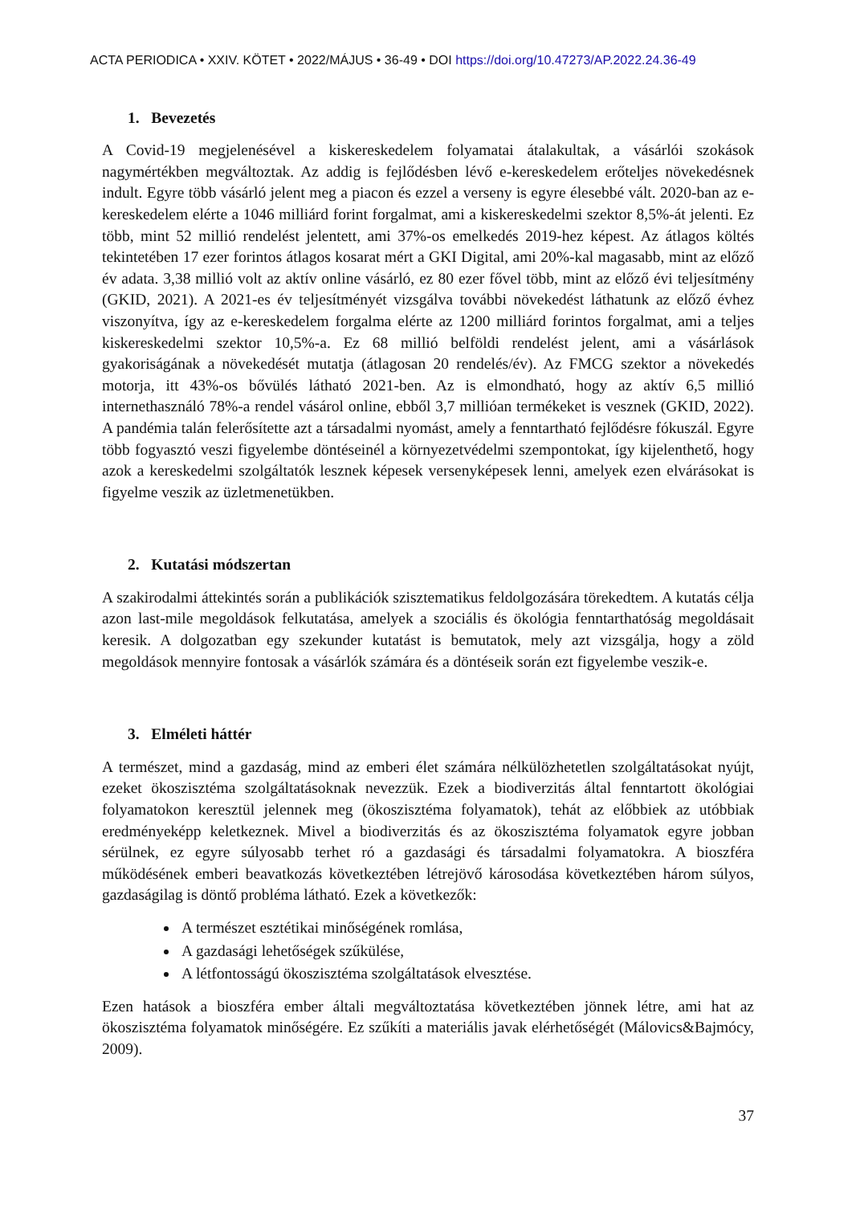ACTA PERIODICA • XXIV. KÖTET • 2022/MÁJUS • 36-49 • DOI https://doi.org/10.47273/AP.2022.24.36-49
1. Bevezetés
A Covid-19 megjelenésével a kiskereskedelem folyamatai átalakultak, a vásárlói szokások nagymértékben megváltoztak. Az addig is fejlődésben lévő e-kereskedelem erőteljes növekedésnek indult. Egyre több vásárló jelent meg a piacon és ezzel a verseny is egyre élesebbé vált. 2020-ban az e-kereskedelem elérte a 1046 milliárd forint forgalmat, ami a kiskereskedelmi szektor 8,5%-át jelenti. Ez több, mint 52 millió rendelést jelentett, ami 37%-os emelkedés 2019-hez képest. Az átlagos költés tekintetében 17 ezer forintos átlagos kosarat mért a GKI Digital, ami 20%-kal magasabb, mint az előző év adata. 3,38 millió volt az aktív online vásárló, ez 80 ezer fővel több, mint az előző évi teljesítmény (GKID, 2021). A 2021-es év teljesítményét vizsgálva további növekedést láthatunk az előző évhez viszonyítva, így az e-kereskedelem forgalma elérte az 1200 milliárd forintos forgalmat, ami a teljes kiskereskedelmi szektor 10,5%-a. Ez 68 millió belföldi rendelést jelent, ami a vásárlások gyakoriságának a növekedését mutatja (átlagosan 20 rendelés/év). Az FMCG szektor a növekedés motorja, itt 43%-os bővülés látható 2021-ben. Az is elmondható, hogy az aktív 6,5 millió internethasználó 78%-a rendel vásárol online, ebből 3,7 millióan termékeket is vesznek (GKID, 2022). A pandémia talán felerősítette azt a társadalmi nyomást, amely a fenntartható fejlődésre fókuszál. Egyre több fogyasztó veszi figyelembe döntéseinél a környezetvédelmi szempontokat, így kijelenthető, hogy azok a kereskedelmi szolgáltatók lesznek képesek versenyképesek lenni, amelyek ezen elvárásokat is figyelme veszik az üzletmenetükben.
2. Kutatási módszertan
A szakirodalmi áttekintés során a publikációk szisztematikus feldolgozására törekedtem. A kutatás célja azon last-mile megoldások felkutatása, amelyek a szociális és ökológia fenntarthatóság megoldásait keresik. A dolgozatban egy szekunder kutatást is bemutatok, mely azt vizsgálja, hogy a zöld megoldások mennyire fontosak a vásárlók számára és a döntéseik során ezt figyelembe veszik-e.
3. Elméleti háttér
A természet, mind a gazdaság, mind az emberi élet számára nélkülözhetetlen szolgáltatásokat nyújt, ezeket ökoszisztéma szolgáltatásoknak nevezzük. Ezek a biodiverzitás által fenntartott ökológiai folyamatokon keresztül jelennek meg (ökoszisztéma folyamatok), tehát az előbbiek az utóbbiak eredményeképp keletkeznek. Mivel a biodiverzitás és az ökoszisztéma folyamatok egyre jobban sérülnek, ez egyre súlyosabb terhet ró a gazdasági és társadalmi folyamatokra. A bioszféra működésének emberi beavatkozás következtében létrejövő károsodása következtében három súlyos, gazdaságilag is döntő probléma látható. Ezek a következők:
A természet esztétikai minőségének romlása,
A gazdasági lehetőségek szűkülése,
A létfontosságú ökoszisztéma szolgáltatások elvesztése.
Ezen hatások a bioszféra ember általi megváltoztatása következtében jönnek létre, ami hat az ökoszisztéma folyamatok minőségére. Ez szűkíti a materiális javak elérhetőségét (Málovics&Bajmócy, 2009).
37